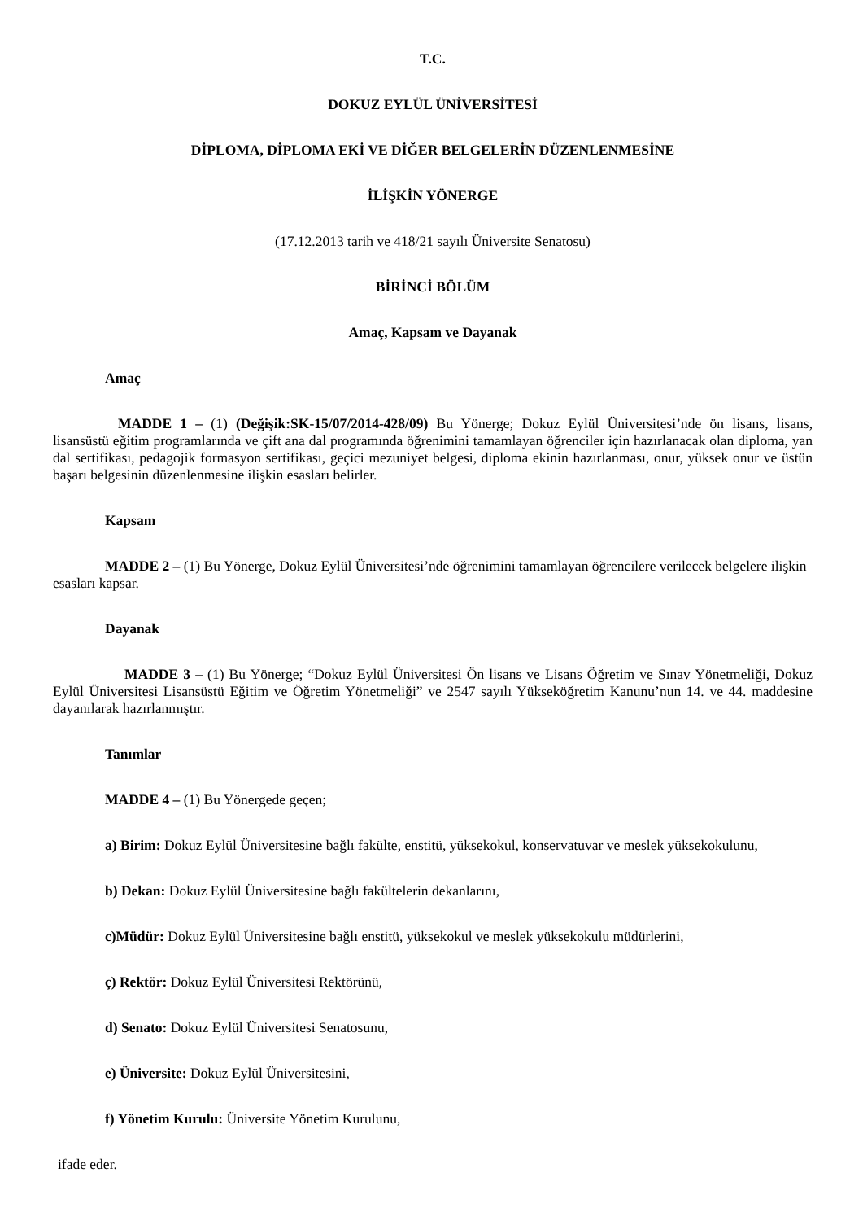T.C.
DOKUZ EYLÜL ÜNİVERSİTESİ
DİPLOMA, DİPLOMA EKİ VE DİĞER BELGELERİN DÜZENLENMESİNE
İLİŞKİN YÖNERGE
(17.12.2013 tarih ve 418/21 sayılı Üniversite Senatosu)
BİRİNCİ BÖLÜM
Amaç, Kapsam ve Dayanak
Amaç
MADDE 1 – (1) (Değişik:SK-15/07/2014-428/09) Bu Yönerge; Dokuz Eylül Üniversitesi’nde ön lisans, lisans, lisansüstü eğitim programlarında ve çift ana dal programında öğrenimini tamamlayan öğrenciler için hazırlanacak olan diploma, yan dal sertifikası, pedagojik formasyon sertifikası, geçici mezuniyet belgesi, diploma ekinin hazırlanması, onur, yüksek onur ve üstün başarı belgesinin düzenlenmesine ilişkin esasları belirler.
Kapsam
MADDE 2 – (1) Bu Yönerge, Dokuz Eylül Üniversitesi’nde öğrenimini tamamlayan öğrencilere verilecek belgelere ilişkin esasları kapsar.
Dayanak
MADDE 3 – (1) Bu Yönerge; “Dokuz Eylül Üniversitesi Ön lisans ve Lisans Öğretim ve Sınav Yönetmeliği, Dokuz Eylül Üniversitesi Lisansüstü Eğitim ve Öğretim Yönetmeliği” ve 2547 sayılı Yükseköğretim Kanunu’nun 14. ve 44. maddesine dayanılarak hazırlanmıştır.
Tanımlar
MADDE 4 – (1) Bu Yönergede geçen;
a) Birim: Dokuz Eylül Üniversitesine bağlı fakülte, enstitü, yüksekokul, konservatuvar ve meslek yüksekokulunu,
b) Dekan: Dokuz Eylül Üniversitesine bağlı fakültelerin dekanlarını,
c)Müdür: Dokuz Eylül Üniversitesine bağlı enstitü, yüksekokul ve meslek yüksekokulu müdürlerini,
ç) Rektör: Dokuz Eylül Üniversitesi Rektörünü,
d) Senato: Dokuz Eylül Üniversitesi Senatosunu,
e) Üniversite: Dokuz Eylül Üniversitesini,
f) Yönetim Kurulu: Üniversite Yönetim Kurulunu,
ifade eder.